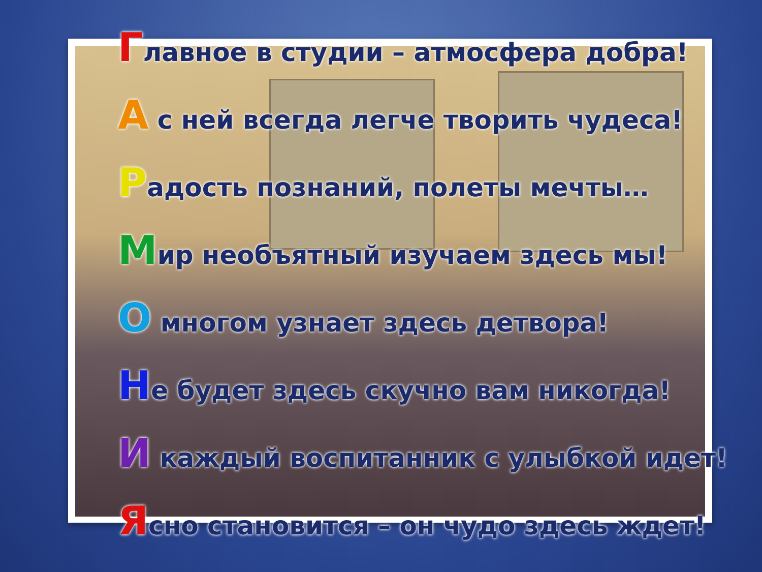Главное в студии – атмосфера добра!
А с ней всегда легче творить чудеса!
Радость познаний, полеты мечты…
Мир необъятный изучаем здесь мы!
О многом узнает здесь детвора!
Не будет здесь скучно вам никогда!
И каждый воспитанник с улыбкой идет!
Ясно становится – он чудо здесь ждет!